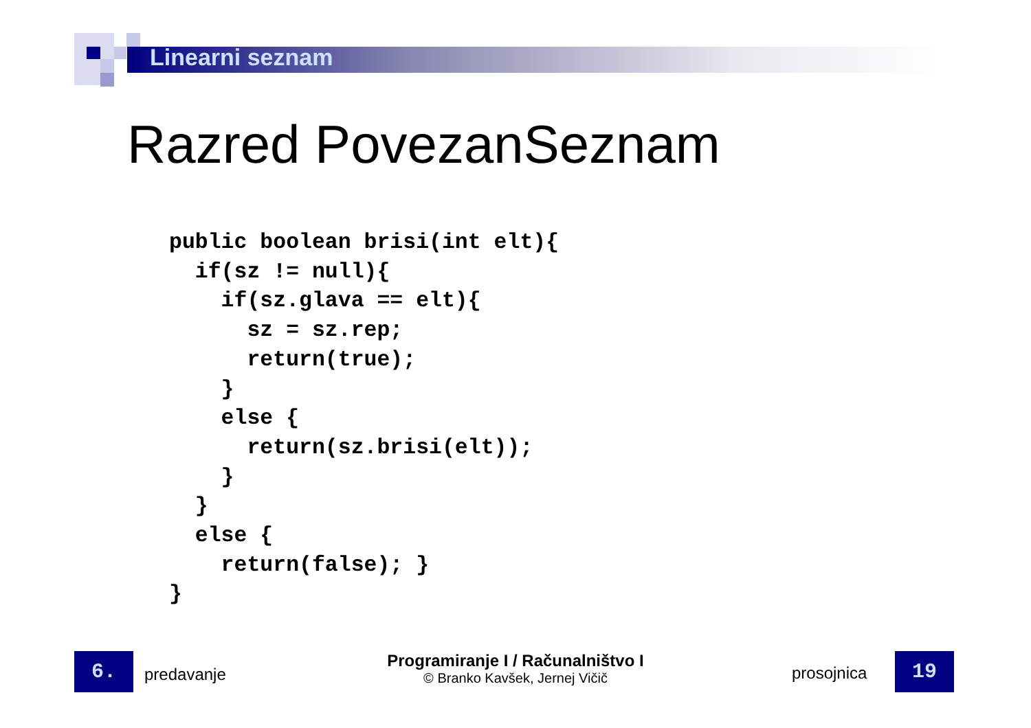Linearni seznam
Razred PovezanSeznam
public boolean brisi(int elt){
  if(sz != null){
    if(sz.glava == elt){
      sz = sz.rep;
      return(true);
    }
    else {
      return(sz.brisi(elt));
    }
  }
  else {
    return(false); }
}
6. predavanje
Programiranje I / Računalništvo I
© Branko Kavšek, Jernej Vičič
prosojnica 19